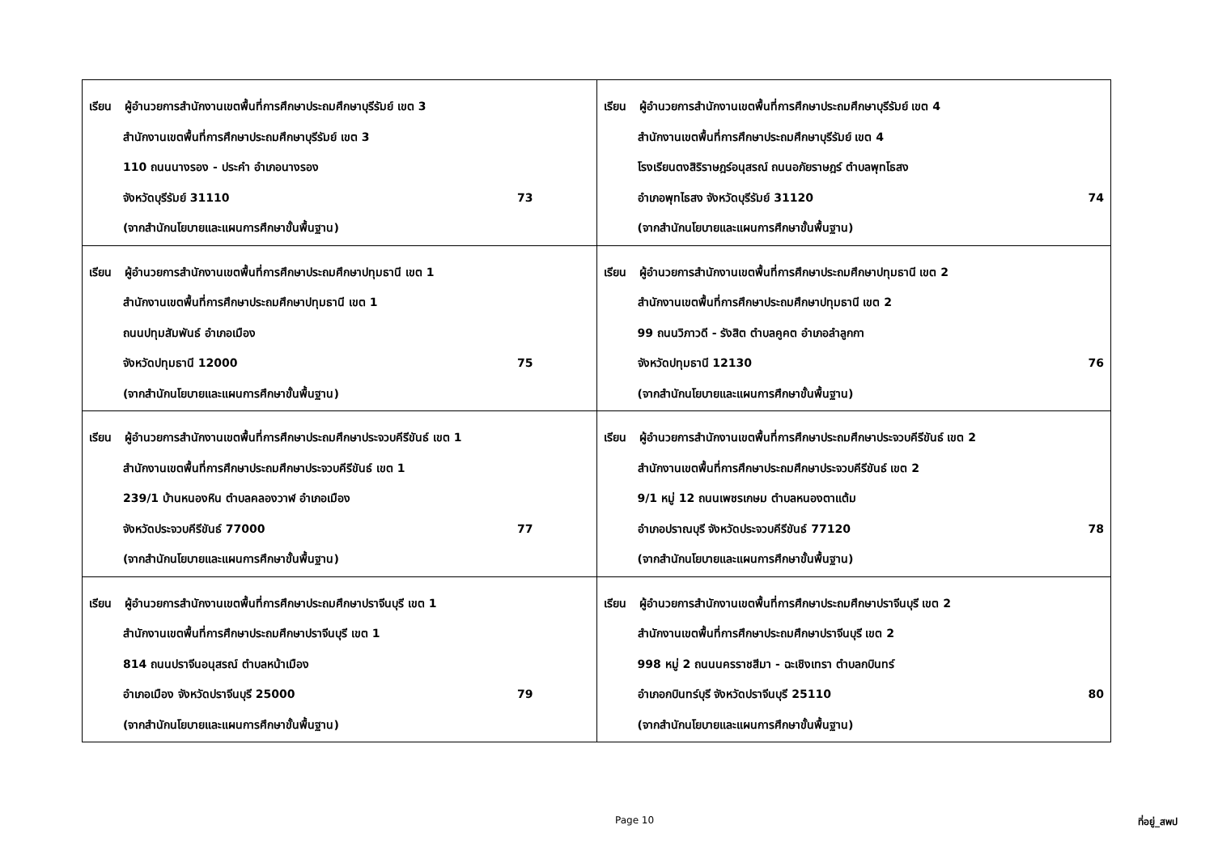| เรียน ผู้อำนวยการสำนักงานเขตพื้นที่การศึกษาประถมศึกษาบุรีรัมย์ เขต 3 สำนักงานเขตพื้นที่การศึกษาประถมศึกษาบุรีรัมย์ เขต 3 110 ถนนนางรอง - ประคำ อำเภอนางรอง จังหวัดบุรีรัมย์ 31110 73 (จากสำนักนโยบายและแผนการศึกษาขั้นพื้นฐาน) | เรียน ผู้อำนวยการสำนักงานเขตพื้นที่การศึกษาประถมศึกษาบุรีรัมย์ เขต 4 สำนักงานเขตพื้นที่การศึกษาประถมศึกษาบุรีรัมย์ เขต 4 โรงเรียนตงสิริราษฎร์อนุสรณ์ ถนนอภัยราษฎร์ ตำบลพุทโธสง อำเภอพุทไธสง จังหวัดบุรีรัมย์ 31120 74 (จากสำนักนโยบายและแผนการศึกษาขั้นพื้นฐาน) |
| เรียน ผู้อำนวยการสำนักงานเขตพื้นที่การศึกษาประถมศึกษาปทุมธานี เขต 1 สำนักงานเขตพื้นที่การศึกษาประถมศึกษาปทุมธานี เขต 1 ถนนปทุมสัมพันธ์ อำเภอเมือง จังหวัดปทุมธานี 12000 75 (จากสำนักนโยบายและแผนการศึกษาขั้นพื้นฐาน) | เรียน ผู้อำนวยการสำนักงานเขตพื้นที่การศึกษาประถมศึกษาปทุมธานี เขต 2 สำนักงานเขตพื้นที่การศึกษาประถมศึกษาปทุมธานี เขต 2 99 ถนนวิภาวดี - รังสิต ตำบลคูคต อำเภอลำลูกกา จังหวัดปทุมธานี 12130 76 (จากสำนักนโยบายและแผนการศึกษาขั้นพื้นฐาน) |
| เรียน ผู้อำนวยการสำนักงานเขตพื้นที่การศึกษาประถมศึกษาประจวบคีรีขันธ์ เขต 1 สำนักงานเขตพื้นที่การศึกษาประถมศึกษาประจวบคีรีขันธ์ เขต 1 239/1 บ้านหนองหิน ตำบลคลองวาฬ อำเภอเมือง จังหวัดประจวบคีรีขันธ์ 77000 77 (จากสำนักนโยบายและแผนการศึกษาขั้นพื้นฐาน) | เรียน ผู้อำนวยการสำนักงานเขตพื้นที่การศึกษาประถมศึกษาประจวบคีรีขันธ์ เขต 2 สำนักงานเขตพื้นที่การศึกษาประถมศึกษาประจวบคีรีขันธ์ เขต 2 9/1 หมู่ 12 ถนนเพชรเกษม ตำบลหนองตาแต้ม อำเภอปราณบุรี จังหวัดประจวบคีรีขันธ์ 77120 78 (จากสำนักนโยบายและแผนการศึกษาขั้นพื้นฐาน) |
| เรียน ผู้อำนวยการสำนักงานเขตพื้นที่การศึกษาประถมศึกษาปราจีนบุรี เขต 1 สำนักงานเขตพื้นที่การศึกษาประถมศึกษาปราจีนบุรี เขต 1 814 ถนนปราจีนอนุสรณ์ ตำบลหน้าเมือง อำเภอเมือง จังหวัดปราจีนบุรี 25000 79 (จากสำนักนโยบายและแผนการศึกษาขั้นพื้นฐาน) | เรียน ผู้อำนวยการสำนักงานเขตพื้นที่การศึกษาประถมศึกษาปราจีนบุรี เขต 2 สำนักงานเขตพื้นที่การศึกษาประถมศึกษาปราจีนบุรี เขต 2 998 หมู่ 2 ถนนนครราชสีมา - ฉะเชิงเทรา ตำบลกบินทร์ อำเภอกบินทร์บุรี จังหวัดปราจีนบุรี 25110 80 (จากสำนักนโยบายและแผนการศึกษาขั้นพื้นฐาน) |
Page 10 ที่อยู่_สพป